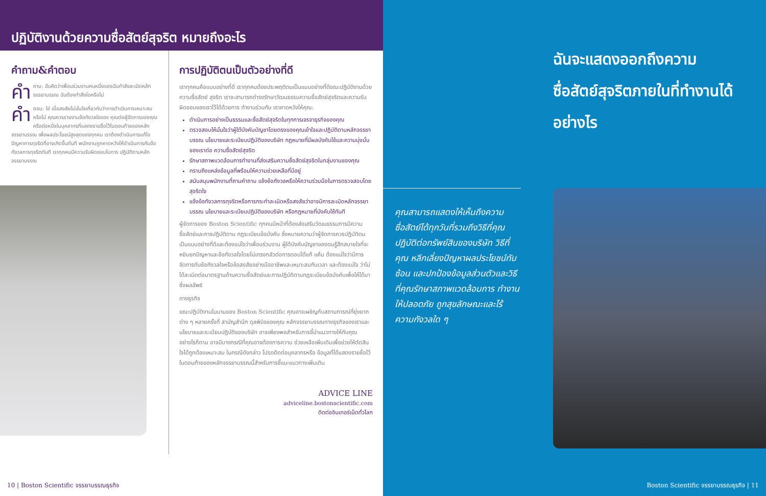ปฏิบัติงานด้วยความซื่อสัตย์สุจริต หมายถึงอะไร
คำถาม&คำตอบ
คำ ถาม: ฉันคิดว่าเพื่อนร่วมงานคนหนึ่งของฉันกำลังละเมิดหลักจรรยาบรรณ ฉันต้องทำสิ่งใดหรือไม่
คำ ตอบ: ใช่ เมื่อสงสัยไม่มั่นใจเกี่ยวกับว่าการดำเนินการเหมาะสมหรือไม่ คุณควรรายงานข้อกังวลใจของ คุณต่อผู้จัดการของคุณหรือต่อหนึ่งในบุคลากรที่แสดงรายชื่อไว้ในตอนท้ายของหลักจรรยาบรรณ เพื่อผลประโยชน์สูงสุดของทุกคน เราต้องดำเนินการแก้ไขปัญหาการทุจริตที่อาจเกิดขึ้นทันที พนักงานถูกคาดหวังให้ดำเนินการกับข้อกังวลการทุจริตทันที เราทุกคนมีความรับผิดชอบในการ ปฏิบัติตามหลักจรรยาบรรณ
การปฏิบัติตนเป็นตัวอย่างที่ดี
เราทุกคนคือแบบอย่างที่ดี เราทุกคนต้องประพฤติตนเป็นแบบอย่างที่ดีขณะปฏิบัติงานด้วยความซื่อสัตย์ สุจริต เราจะสามารถดำรงรักษาวัฒนธรรมความซื่อสัตย์สุจริตและความรับผิดชอบของเราไว้ได้ด้วยการ ทำงานร่วมกัน เราคาดหวังให้คุณ:
ดำเนินการอย่างเป็นธรรมและซื่อสัตย์สุจริตในทุกการเจรจาธุรกิจของคุณ
ตรวจสอบให้มั่นใจว่าผู้ใต้บังคับบัญชาโดยตรงของคุณเข้าใจและปฏิบัติตามหลักจรรยาบรรณ นโยบายและระเบียบปฏิบัติของบริษัท กฎหมายที่มีผลบังคับใช้และความมุ่งมั่นของเราต่อ ความซื่อสัตย์สุจริต
รักษาสภาพแวดล้อมการทำงานที่ส่งเสริมความซื่อสัตย์สุจริตในกลุ่มงานของคุณ
ทราบถึงแหล่งข้อมูลที่พร้อมให้ความช่วยเหลือที่มีอยู่
สนับสนุนพนักงานที่ถามคำถาม แจ้งข้อกังวลหรือให้ความร่วมมือในการตรวจสอบโดยสุจริตใจ
แจ้งข้อกังวลการทุจริตหรือการกระทำละเมิดหรือสงสัยว่าอาจมีการละเมิดหลักจรรยาบรรณ นโยบายและระเบียบปฏิบัติของบริษัท หรือกฎหมายที่บังคับใช้ทันที
ผู้จัดการของ Boston Scientific ทุกคนมีหน้าที่ต้องส่งเสริมวัฒนธรรมการมีความซื่อสัตย์และการปฏิบัติตาม กฎระเบียบข้อบังคับ ซึ่งหมายความว่าผู้จัดการควรปฏิบัติตนเป็นแบบอย่างที่ดีและต้องแน่ใจว่าเพื่อนร่วมงาน ผู้ใต้บังคับบัญชาของตนรู้สึกสบายใจที่จะหยิบยกปัญหาและข้อกังวลใจโดยไม่เกรงกลัวต่อการตอบโต้แก้ แค้น ต้องแน่ใจว่ามีการจัดการกับข้อกังวลใจหรือข้อสงสัยอย่างมืออาชีพและเหมาะสมกับเวลา และต้องแน่ใจ ว่าไม่ได้ละเมิดต่อมาตรฐานด้านความซื่อสัตย์และการปฏิบัติตามกฎระเบียบข้อบังคับเพื่อให้ได้มาซึ่งผลลัพธ์
ทางธุรกิจ
ขณะปฏิบัติงานในนามของ Boston Scientific คุณอาจเผชิญกับสถานการณ์ที่ยุ่งยากต่าง ๆ หลายครั้งที่ สามัญสำนึก ดุลพินิจของคุณ หลักจรรยาบรรณทางธุรกิจของเราและนโยบายและระเบียบปฏิบัติของบริษัท อาจเพียงพอสำหรับการชี้นำแนวทางให้กับคุณ อย่างไรก็ตาม อาจมีบางกรณีที่คุณอาจต้องการความ ช่วยเหลือเพิ่มเติมเพื่อช่วยให้ตัดสินใจได้ถูกต้องเหมาะสม ในกรณีดังกล่าว โปรดติดต่อบุคลากรหรือ ข้อมูลที่ได้แสดงรายชื่อไว้ในตอนท้ายของหลักจรรยาบรรณนี้สำหรับการชี้แนะแนวทางเพิ่มเติม
ADVICE LINE
adviceline.bostonscientific.com
ติดต่ออินเทอร์เน็ตทั่วโลก
10 | Boston Scientific จรรยาบรรณธุรกิจ
ฉันจะแสดงออกถึงความซื่อสัตย์สุจริตภายในที่ทำงานได้อย่างไร
คุณสามารถแสดงให้เห็นถึงความซื่อสัตย์ได้ทุกวันที่รวมถึงวิธีที่คุณปฏิบัติต่อทรัพย์สินของบริษัท วิธีที่คุณ หลีกเลี่ยงปัญหาผลประโยชน์ทับซ้อน และปกป้องข้อมูลส่วนตัวและวิธีที่คุณรักษาสภาพแวดล้อมการ ทำงานให้ปลอดภัย ถูกสุขลักษณะและไร้ความกังวลใด ๆ
Boston Scientific จรรยาบรรณธุรกิจ | 11